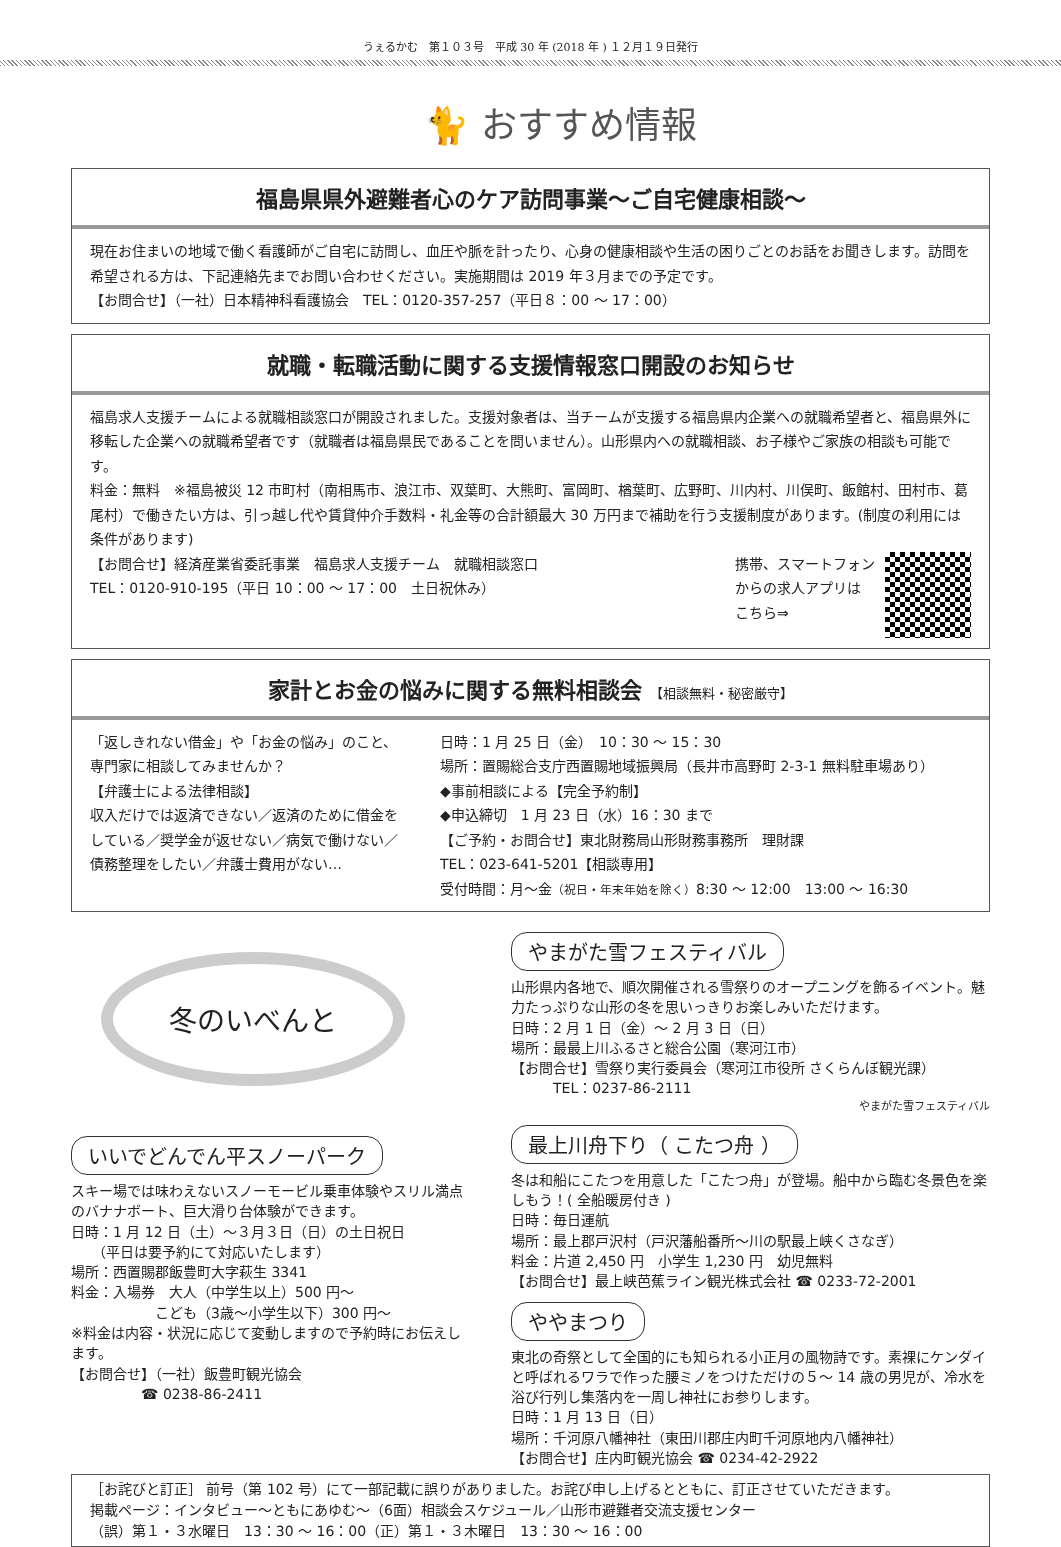うぇるかむ　第１０３号　平成 30 年 (2018 年 ) １２月１９日発行
🐈 おすすめ情報
福島県県外避難者心のケア訪問事業～ご自宅健康相談～
現在お住まいの地域で働く看護師がご自宅に訪問し、血圧や脈を計ったり、心身の健康相談や生活の困りごとのお話をお聞きします。訪問を希望される方は、下記連絡先までお問い合わせください。実施期間は 2019 年３月までの予定です。
【お問合せ】（一社）日本精神科看護協会　TEL：0120-357-257（平日８：00 ～ 17：00）
就職・転職活動に関する支援情報窓口開設のお知らせ
福島求人支援チームによる就職相談窓口が開設されました。支援対象者は、当チームが支援する福島県内企業への就職希望者と、福島県外に移転した企業への就職希望者です（就職者は福島県民であることを問いません）。山形県内への就職相談、お子様やご家族の相談も可能です。
料金：無料　※福島被災 12 市町村（南相馬市、浪江市、双葉町、大熊町、富岡町、楢葉町、広野町、川内村、川俣町、飯館村、田村市、葛尾村）で働きたい方は、引っ越し代や賃貸仲介手数料・礼金等の合計額最大 30 万円まで補助を行う支援制度があります。(制度の利用には条件があります)
【お問合せ】経済産業省委託事業　福島求人支援チーム　就職相談窓口
TEL：0120-910-195（平日 10：00 ～ 17：00　土日祝休み）
携帯、スマートフォン
からの求人アプリは
こちら⇒
家計とお金の悩みに関する無料相談会 【相談無料・秘密厳守】
「返しきれない借金」や「お金の悩み」のこと、専門家に相談してみませんか？
【弁護士による法律相談】
収入だけでは返済できない／返済のために借金をしている／奨学金が返せない／病気で働けない／債務整理をしたい／弁護士費用がない…
日時：1 月 25 日（金）　10：30 ～ 15：30
場所：置賜総合支庁西置賜地域振興局（長井市高野町 2-3-1 無料駐車場あり）
◆事前相談による【完全予約制】
◆申込締切　1 月 23 日（水）16：30 まで
【ご予約・お問合せ】東北財務局山形財務事務所　理財課
TEL：023-641-5201【相談専用】
受付時間：月～金（祝日・年末年始を除く）8:30 ～ 12:00　13:00 ～ 16:30
冬のいべんと
いいでどんでん平スノーパーク
スキー場では味わえないスノーモービル乗車体験やスリル満点のバナナボート、巨大滑り台体験ができます。
日時：1 月 12 日（土）～３月３日（日）の土日祝日
　　（平日は要予約にて対応いたします）
場所：西置賜郡飯豊町大字萩生 3341
料金：入場券　大人（中学生以上）500 円～
　　　　　　こども（3歳～小学生以下）300 円～
※料金は内容・状況に応じて変動しますので予約時にお伝えします。
【お問合せ】（一社）飯豊町観光協会
　　　　　☎ 0238-86-2411
やまがた雪フェスティバル
山形県内各地で、順次開催される雪祭りのオープニングを飾るイベント。魅力たっぷりな山形の冬を思いっきりお楽しみいただけます。
日時：2 月 1 日（金）～ 2 月 3 日（日）
場所：最最上川ふるさと総合公園（寒河江市）
【お問合せ】雪祭り実行委員会（寒河江市役所 さくらんぼ観光課）
　　　TEL：0237-86-2111
やまがた雪フェスティバル
最上川舟下り（ こたつ舟 ）
冬は和船にこたつを用意した「こたつ舟」が登場。船中から臨む冬景色を楽しもう！( 全船暖房付き )
日時：毎日運航
場所：最上郡戸沢村（戸沢藩船番所～川の駅最上峡くさなぎ）
料金：片道 2,450 円　小学生 1,230 円　幼児無料
【お問合せ】最上峡芭蕉ライン観光株式会社 ☎ 0233-72-2001
ややまつり
東北の奇祭として全国的にも知られる小正月の風物詩です。素裸にケンダイと呼ばれるワラで作った腰ミノをつけただけの５～ 14 歳の男児が、冷水を浴び行列し集落内を一周し神社にお参りします。
日時：1 月 13 日（日）
場所：千河原八幡神社（東田川郡庄内町千河原地内八幡神社）
【お問合せ】庄内町観光協会 ☎ 0234-42-2922
［お詫びと訂正］ 前号（第 102 号）にて一部記載に誤りがありました。お詫び申し上げるとともに、訂正させていただきます。
掲載ページ：インタビュー～ともにあゆむ～（6面）相談会スケジュール／山形市避難者交流支援センター
（誤）第１・３水曜日　13：30 ～ 16：00（正）第１・３木曜日　13：30 ～ 16：00